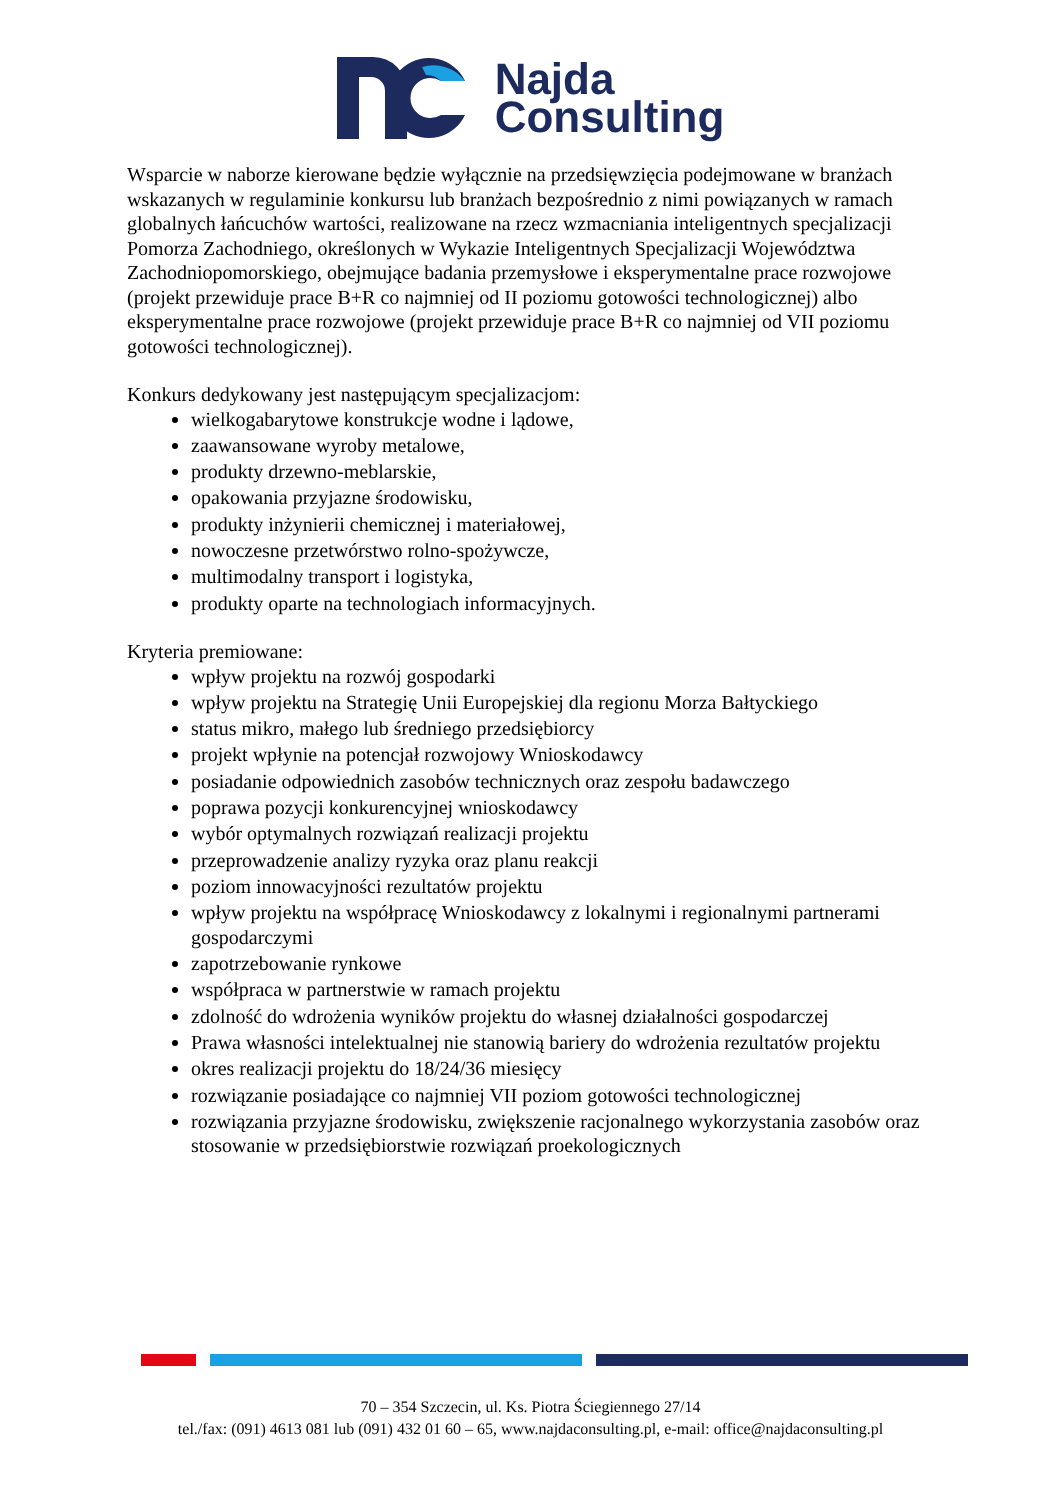Najda
Consulting
Wsparcie w naborze kierowane będzie wyłącznie na przedsięwzięcia podejmowane w branżach wskazanych w regulaminie konkursu lub branżach bezpośrednio z nimi powiązanych w ramach globalnych łańcuchów wartości, realizowane na rzecz wzmacniania inteligentnych specjalizacji Pomorza Zachodniego, określonych w Wykazie Inteligentnych Specjalizacji Województwa Zachodniopomorskiego, obejmujące badania przemysłowe i eksperymentalne prace rozwojowe (projekt przewiduje prace B+R co najmniej od II poziomu gotowości technologicznej) albo eksperymentalne prace rozwojowe (projekt przewiduje prace B+R co najmniej od VII poziomu gotowości technologicznej).
Konkurs dedykowany jest następującym specjalizacjom:
wielkogabarytowe konstrukcje wodne i lądowe,
zaawansowane wyroby metalowe,
produkty drzewno-meblarskie,
opakowania przyjazne środowisku,
produkty inżynierii chemicznej i materiałowej,
nowoczesne przetwórstwo rolno-spożywcze,
multimodalny transport i logistyka,
produkty oparte na technologiach informacyjnych.
Kryteria premiowane:
wpływ projektu na rozwój gospodarki
wpływ projektu na Strategię Unii Europejskiej dla regionu Morza Bałtyckiego
status mikro, małego lub średniego przedsiębiorcy
projekt wpłynie na potencjał rozwojowy Wnioskodawcy
posiadanie odpowiednich zasobów technicznych oraz zespołu badawczego
poprawa pozycji konkurencyjnej wnioskodawcy
wybór optymalnych rozwiązań realizacji projektu
przeprowadzenie analizy ryzyka oraz planu reakcji
poziom innowacyjności rezultatów projektu
wpływ projektu na współpracę Wnioskodawcy z lokalnymi i regionalnymi partnerami gospodarczymi
zapotrzebowanie rynkowe
współpraca w partnerstwie w ramach projektu
zdolność do wdrożenia wyników projektu do własnej działalności gospodarczej
Prawa własności intelektualnej nie stanowią bariery do wdrożenia rezultatów projektu
okres realizacji projektu do 18/24/36 miesięcy
rozwiązanie posiadające co najmniej VII poziom gotowości technologicznej
rozwiązania przyjazne środowisku, zwiększenie racjonalnego wykorzystania zasobów oraz stosowanie w przedsiębiorstwie rozwiązań proekologicznych
70 – 354 Szczecin, ul. Ks. Piotra Ściegiennego 27/14
tel./fax: (091) 4613 081 lub (091) 432 01 60 – 65, www.najdaconsulting.pl, e-mail: office@najdaconsulting.pl